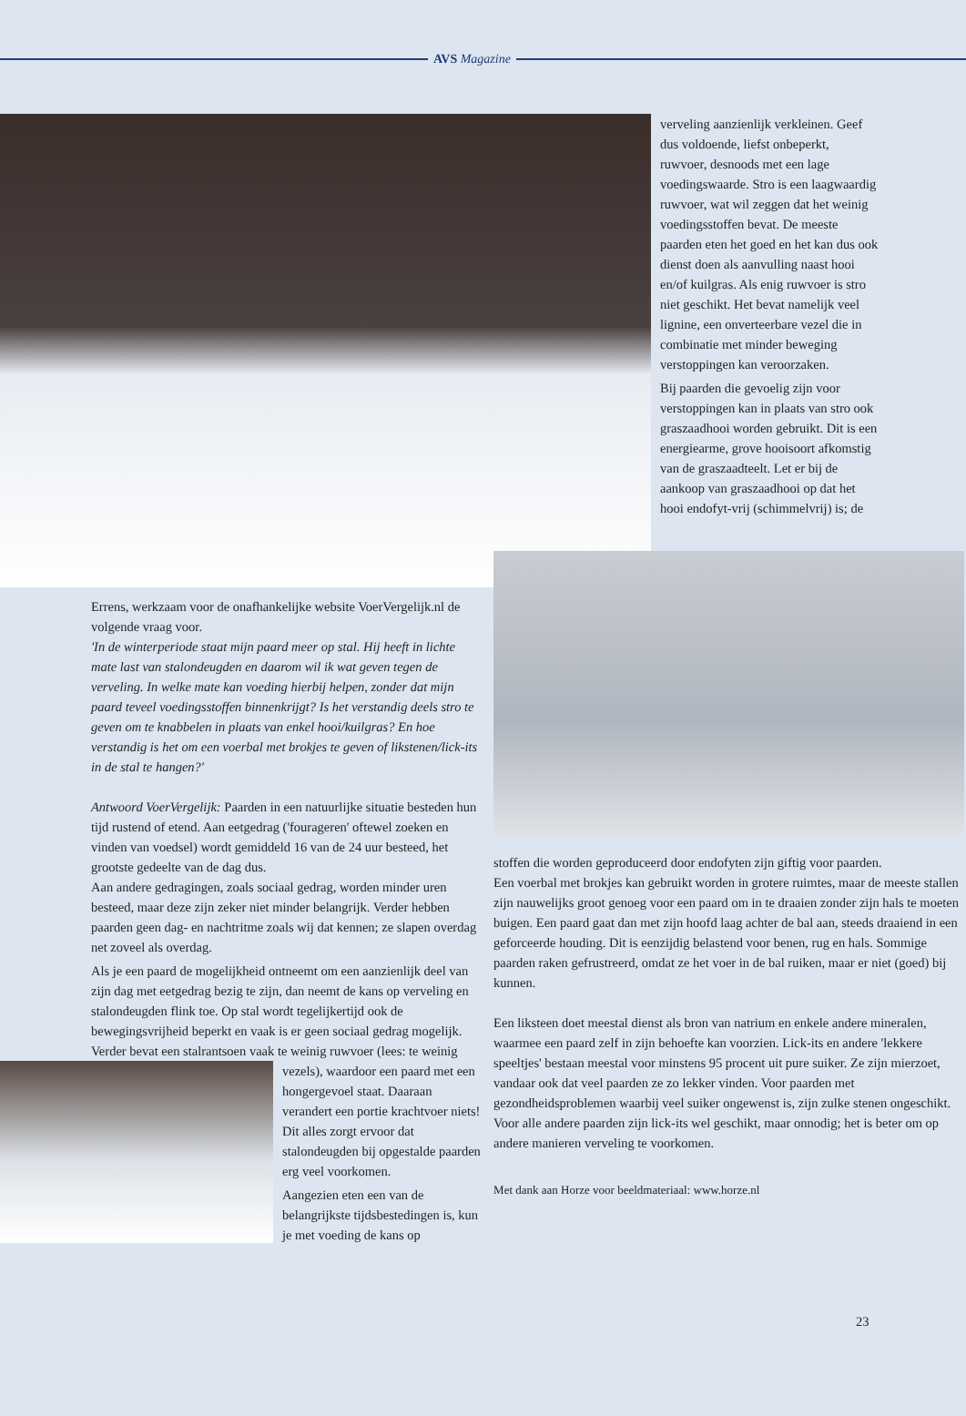AVS Magazine
verveling aanzienlijk verkleinen. Geef dus voldoende, liefst onbeperkt, ruwvoer, desnoods met een lage voedingswaarde. Stro is een laagwaardig ruwvoer, wat wil zeggen dat het weinig voedingsstoffen bevat. De meeste paarden eten het goed en het kan dus ook dienst doen als aanvulling naast hooi en/of kuilgras. Als enig ruwvoer is stro niet geschikt. Het bevat namelijk veel lignine, een onverteerbare vezel die in combinatie met minder beweging verstoppingen kan veroorzaken.
Bij paarden die gevoelig zijn voor verstoppingen kan in plaats van stro ook graszaadhooi worden gebruikt. Dit is een energiearme, grove hooisoort afkomstig van de graszaadteelt. Let er bij de aankoop van graszaadhooi op dat het hooi endofyt-vrij (schimmelvrij) is; de
Errens, werkzaam voor de onafhankelijke website VoerVergelijk.nl de volgende vraag voor.
'In de winterperiode staat mijn paard meer op stal. Hij heeft in lichte mate last van stalondeugden en daarom wil ik wat geven tegen de verveling. In welke mate kan voeding hierbij helpen, zonder dat mijn paard teveel voedingsstoffen binnenkrijgt? Is het verstandig deels stro te geven om te knabbelen in plaats van enkel hooi/kuilgras? En hoe verstandig is het om een voerbal met brokjes te geven of likstenen/lick-its in de stal te hangen?'
Antwoord VoerVergelijk: Paarden in een natuurlijke situatie besteden hun tijd rustend of etend. Aan eetgedrag ('fourageren' oftewel zoeken en vinden van voedsel) wordt gemiddeld 16 van de 24 uur besteed, het grootste gedeelte van de dag dus.
Aan andere gedragingen, zoals sociaal gedrag, worden minder uren besteed, maar deze zijn zeker niet minder belangrijk. Verder hebben paarden geen dag- en nachtritme zoals wij dat kennen; ze slapen overdag net zoveel als overdag.
Als je een paard de mogelijkheid ontneemt om een aanzienlijk deel van zijn dag met eetgedrag bezig te zijn, dan neemt de kans op verveling en stalondeugden flink toe. Op stal wordt tegelijkertijd ook de bewegingsvrijheid beperkt en vaak is er geen sociaal gedrag mogelijk. Verder bevat een stalrantsoen vaak te weinig ruwvoer (lees: te weinig vezels), waardoor een paard met een hongergevoel staat. Daaraan verandert een portie krachtvoer niets! Dit alles zorgt ervoor dat stalondeugden bij opgestalde paarden erg veel voorkomen.
Aangezien eten een van de belangrijkste tijdsbestedingen is, kun je met voeding de kans op
stoffen die worden geproduceerd door endofyten zijn giftig voor paarden.
Een voerbal met brokjes kan gebruikt worden in grotere ruimtes, maar de meeste stallen zijn nauwelijks groot genoeg voor een paard om in te draaien zonder zijn hals te moeten buigen. Een paard gaat dan met zijn hoofd laag achter de bal aan, steeds draaiend in een geforceerde houding. Dit is eenzijdig belastend voor benen, rug en hals. Sommige paarden raken gefrustreerd, omdat ze het voer in de bal ruiken, maar er niet (goed) bij kunnen.
Een liksteen doet meestal dienst als bron van natrium en enkele andere mineralen, waarmee een paard zelf in zijn behoefte kan voorzien. Lick-its en andere 'lekkere speeltjes' bestaan meestal voor minstens 95 procent uit pure suiker. Ze zijn mierzoet, vandaar ook dat veel paarden ze zo lekker vinden. Voor paarden met gezondheidsproblemen waarbij veel suiker ongewenst is, zijn zulke stenen ongeschikt. Voor alle andere paarden zijn lick-its wel geschikt, maar onnodig; het is beter om op andere manieren verveling te voorkomen.
Met dank aan Horze voor beeldmateriaal: www.horze.nl
23